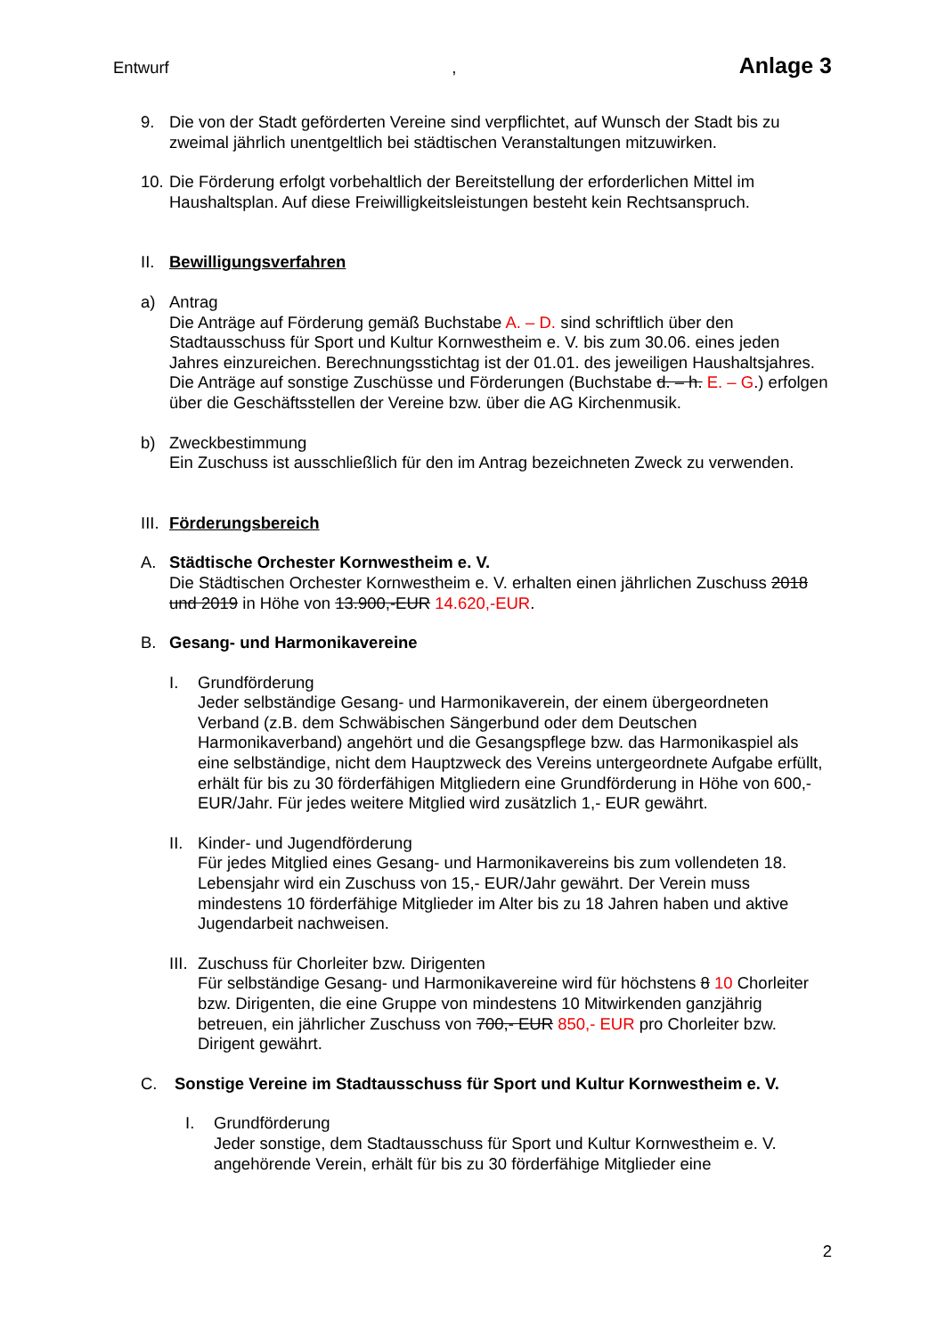Entwurf, Anlage 3
9. Die von der Stadt geförderten Vereine sind verpflichtet, auf Wunsch der Stadt bis zu zweimal jährlich unentgeltlich bei städtischen Veranstaltungen mitzuwirken.
10.
Die Förderung erfolgt vorbehaltlich der Bereitstellung der erforderlichen Mittel im Haushaltsplan. Auf diese Freiwilligkeitsleistungen besteht kein Rechtsanspruch.
II.
Bewilligungsverfahren
a) Antrag
Die Anträge auf Förderung gemäß Buchstabe A. – D. sind schriftlich über den Stadtausschuss für Sport und Kultur Kornwestheim e. V. bis zum 30.06. eines jeden Jahres einzureichen. Berechnungsstichtag ist der 01.01. des jeweiligen Haushaltsjahres. Die Anträge auf sonstige Zuschüsse und Förderungen (Buchstabe d. – h. E. – G.) erfolgen über die Geschäftsstellen der Vereine bzw. über die AG Kirchenmusik.
b) Zweckbestimmung
Ein Zuschuss ist ausschließlich für den im Antrag bezeichneten Zweck zu verwenden.
III.
Förderungsbereich
A. Städtische Orchester Kornwestheim e. V.
Die Städtischen Orchester Kornwestheim e. V. erhalten einen jährlichen Zuschuss 2018 und 2019 in Höhe von 13.900,-EUR 14.620,-EUR.
B. Gesang- und Harmonikavereine
I. Grundförderung
Jeder selbständige Gesang- und Harmonikaverein, der einem übergeordneten Verband (z.B. dem Schwäbischen Sängerbund oder dem Deutschen Harmonikaverband) angehört und die Gesangspflege bzw. das Harmonikaspiel als eine selbständige, nicht dem Hauptzweck des Vereins untergeordnete Aufgabe erfüllt, erhält für bis zu 30 förderfähigen Mitgliedern eine Grundförderung in Höhe von 600,- EUR/Jahr. Für jedes weitere Mitglied wird zusätzlich 1,- EUR gewährt.
II.
Kinder- und Jugendförderung
Für jedes Mitglied eines Gesang- und Harmonikavereins bis zum vollendeten 18. Lebensjahr wird ein Zuschuss von 15,- EUR/Jahr gewährt. Der Verein muss mindestens 10 förderfähige Mitglieder im Alter bis zu 18 Jahren haben und aktive Jugendarbeit nachweisen.
III.
Zuschuss für Chorleiter bzw. Dirigenten
Für selbständige Gesang- und Harmonikavereine wird für höchstens 8 10 Chorleiter bzw. Dirigenten, die eine Gruppe von mindestens 10 Mitwirkenden ganzjährig betreuen, ein jährlicher Zuschuss von 700,- EUR 850,- EUR pro Chorleiter bzw. Dirigent gewährt.
C. Sonstige Vereine im Stadtausschuss für Sport und Kultur Kornwestheim e. V.
I. Grundförderung
Jeder sonstige, dem Stadtausschuss für Sport und Kultur Kornwestheim e. V. angehörende Verein, erhält für bis zu 30 förderfähige Mitglieder eine
2